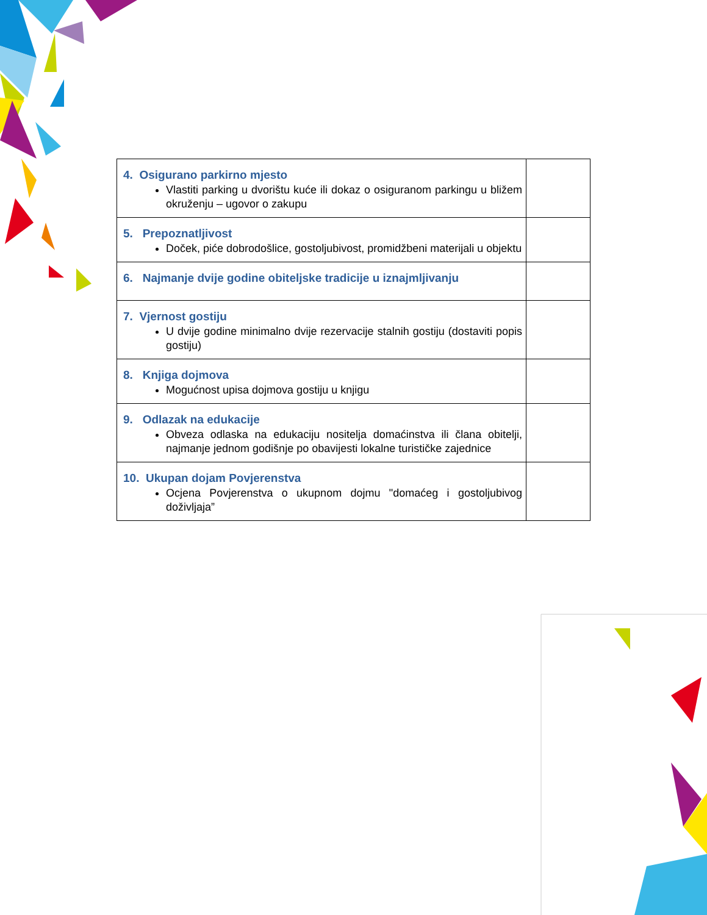| 4. Osigurano parkirno mjesto Vlastiti parking u dvorištu kuće ili dokaz o osiguranom parkingu u bližem okruženju – ugovor o zakupu | |
| 5. Prepoznatljivost Doček, piće dobrodošlice, gostoljubivost, promidžbeni materijali u objektu | |
| 6. Najmanje dvije godine obiteljske tradicije u iznajmljivanju | |
| 7. Vjernost gostiju U dvije godine minimalno dvije rezervacije stalnih gostiju (dostaviti popis gostiju) | |
| 8. Knjiga dojmova Mogućnost upisa dojmova gostiju u knjigu | |
| 9. Odlazak na edukacije Obveza odlaska na edukaciju nositelja domaćinstva ili člana obitelji, najmanje jednom godišnje po obavijesti lokalne turističke zajednice | |
| 10. Ukupan dojam Povjerenstva Ocjena Povjerenstva o ukupnom dojmu "domaćeg i gostoljubivog doživljaja” | |